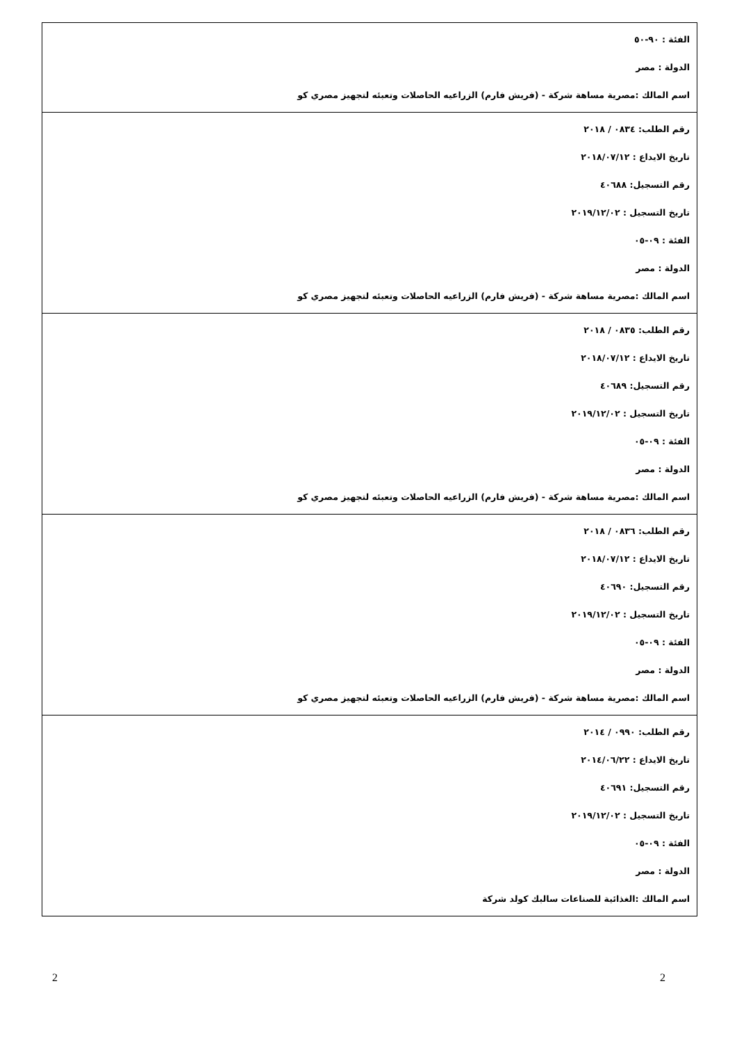| الفئة : ٩٠-٥٠ الدولة : مصر اسم المالك :مصرية مساهة شركة - (فريش فارم) الزراعيه الحاصلات وتعبئه لتجهيز مصري كو |
| رقم الطلب: ٠٨٣٤ / ٢٠١٨ تاريخ الايداع : ٢٠١٨/٠٧/١٢ رقم التسجيل: ٤٠٦٨٨ تاريخ التسجيل : ٢٠١٩/١٢/٠٢ الفئة : ٠٩-٠٥ الدولة : مصر اسم المالك :مصرية مساهة شركة - (فريش فارم) الزراعيه الحاصلات وتعبئه لتجهيز مصري كو |
| رقم الطلب: ٠٨٣٥ / ٢٠١٨ تاريخ الايداع : ٢٠١٨/٠٧/١٢ رقم التسجيل: ٤٠٦٨٩ تاريخ التسجيل : ٢٠١٩/١٢/٠٢ الفئة : ٠٩-٠٥ الدولة : مصر اسم المالك :مصرية مساهة شركة - (فريش فارم) الزراعيه الحاصلات وتعبئه لتجهيز مصري كو |
| رقم الطلب: ٠٨٣٦ / ٢٠١٨ تاريخ الايداع : ٢٠١٨/٠٧/١٢ رقم التسجيل: ٤٠٦٩٠ تاريخ التسجيل : ٢٠١٩/١٢/٠٢ الفئة : ٠٩-٠٥ الدولة : مصر اسم المالك :مصرية مساهة شركة - (فريش فارم) الزراعيه الحاصلات وتعبئه لتجهيز مصري كو |
| رقم الطلب: ٠٩٩٠ / ٢٠١٤ تاريخ الايداع : ٢٠١٤/٠٦/٢٢ رقم التسجيل: ٤٠٦٩١ تاريخ التسجيل : ٢٠١٩/١٢/٠٢ الفئة : ٠٩-٠٥ الدولة : مصر اسم المالك :الغذائية للصناعات سالبك كولد شركة |
2
2